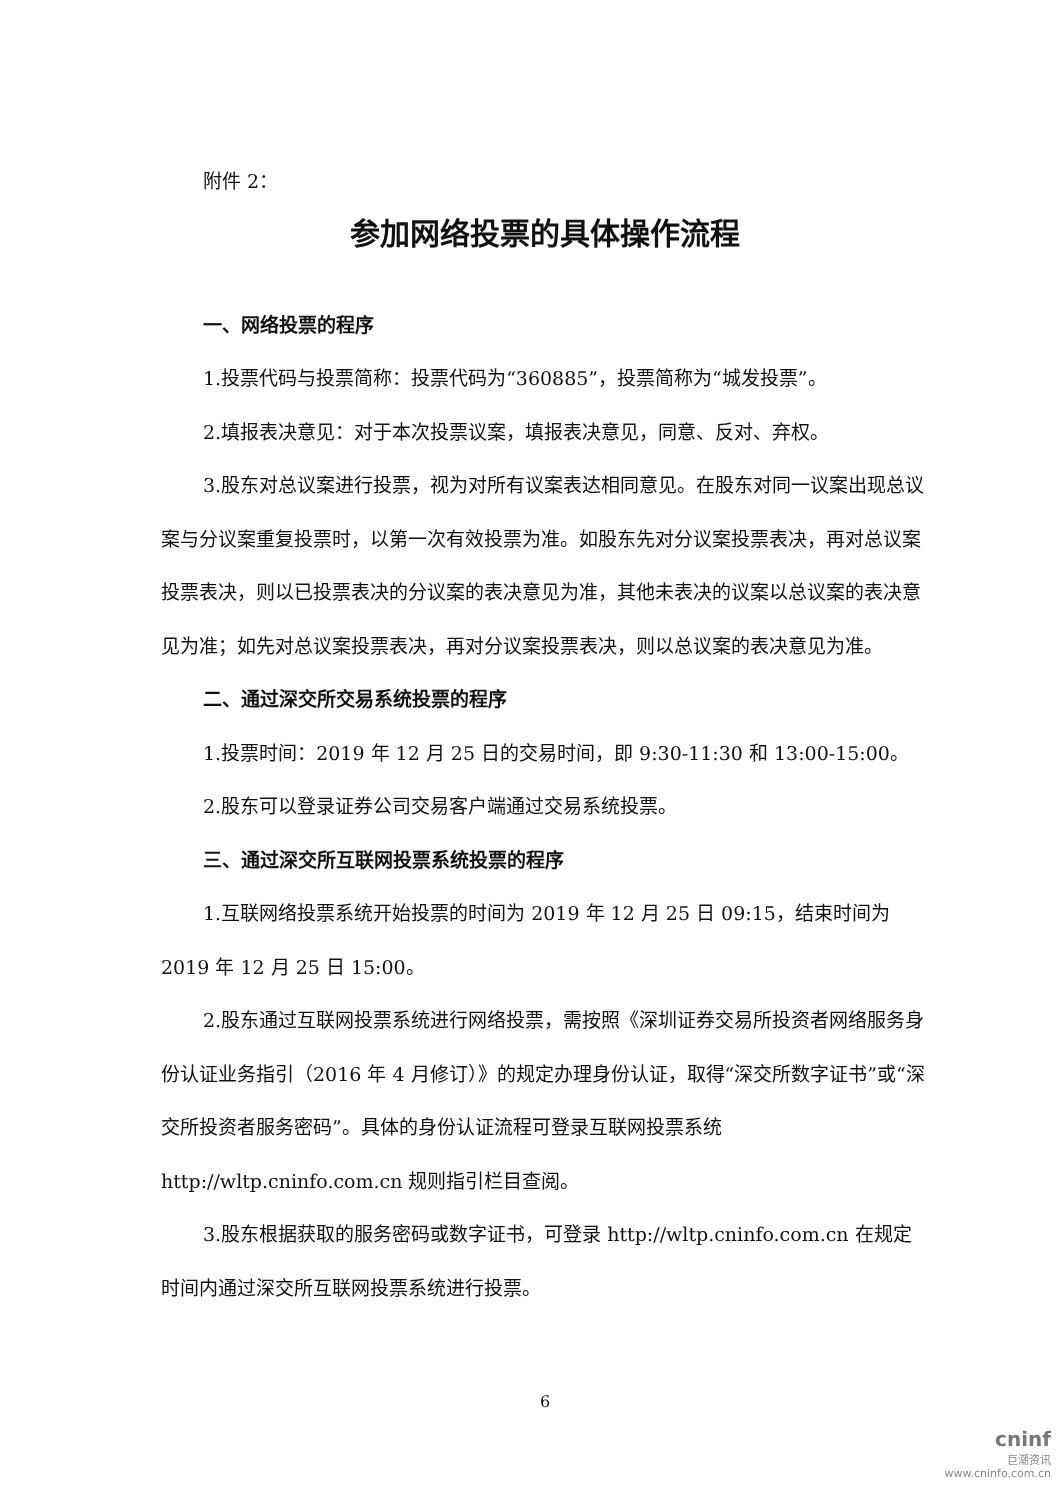附件 2：
参加网络投票的具体操作流程
一、网络投票的程序
1.投票代码与投票简称：投票代码为“360885”，投票简称为“城发投票”。
2.填报表决意见：对于本次投票议案，填报表决意见，同意、反对、弃权。
3.股东对总议案进行投票，视为对所有议案表达相同意见。在股东对同一议案出现总议案与分议案重复投票时，以第一次有效投票为准。如股东先对分议案投票表决，再对总议案投票表决，则以已投票表决的分议案的表决意见为准，其他未表决的议案以总议案的表决意见为准；如先对总议案投票表决，再对分议案投票表决，则以总议案的表决意见为准。
二、通过深交所交易系统投票的程序
1.投票时间：2019 年 12 月 25 日的交易时间，即 9:30-11:30 和 13:00-15:00。
2.股东可以登录证券公司交易客户端通过交易系统投票。
三、通过深交所互联网投票系统投票的程序
1.互联网络投票系统开始投票的时间为 2019 年 12 月 25 日 09:15，结束时间为 2019 年 12 月 25 日 15:00。
2.股东通过互联网投票系统进行网络投票，需按照《深圳证券交易所投资者网络服务身份认证业务指引（2016 年 4 月修订）》的规定办理身份认证，取得“深交所数字证书”或“深交所投资者服务密码”。具体的身份认证流程可登录互联网投票系统 http://wltp.cninfo.com.cn 规则指引栏目查阅。
3.股东根据获取的服务密码或数字证书，可登录 http://wltp.cninfo.com.cn 在规定时间内通过深交所互联网投票系统进行投票。
6
cninf
巨潮资讯
www.cninfo.com.cn